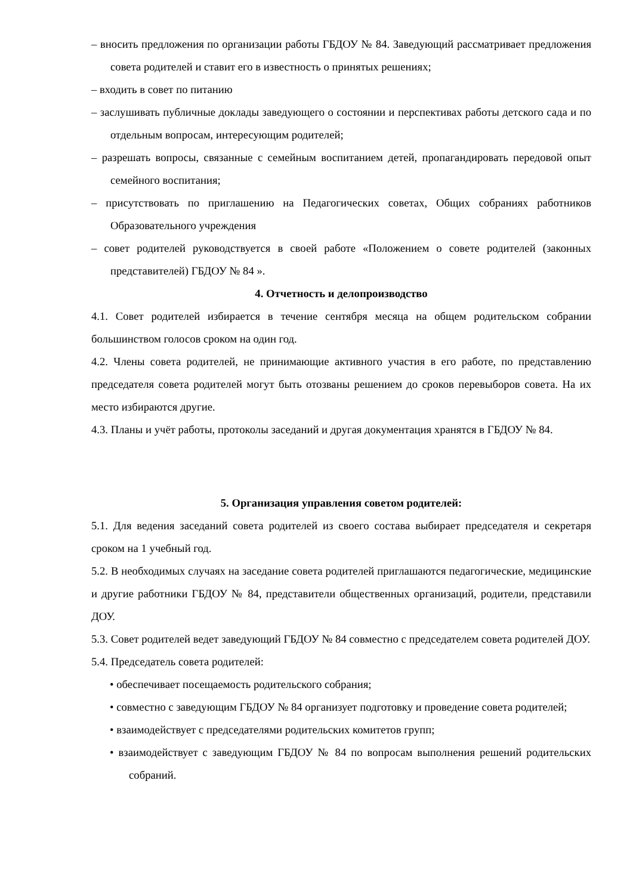– вносить предложения по организации работы ГБДОУ № 84. Заведующий рассматривает предложения совета родителей и ставит его в известность о принятых решениях;
– входить в совет по питанию
– заслушивать публичные доклады заведующего о состоянии и перспективах работы детского сада и по отдельным вопросам, интересующим родителей;
– разрешать вопросы, связанные с семейным воспитанием детей, пропагандировать передовой опыт семейного воспитания;
– присутствовать по приглашению на Педагогических советах, Общих собраниях работников Образовательного учреждения
– совет родителей руководствуется в своей работе «Положением о совете родителей (законных представителей) ГБДОУ № 84 ».
4. Отчетность и делопроизводство
4.1. Совет родителей избирается в течение сентября месяца на общем родительском собрании большинством голосов сроком на один год.
4.2. Члены совета родителей, не принимающие активного участия в его работе, по представлению председателя совета родителей могут быть отозваны решением до сроков перевыборов совета. На их место избираются другие.
4.3. Планы и учёт работы, протоколы заседаний и другая документация хранятся в ГБДОУ № 84.
5. Организация управления советом родителей:
5.1. Для ведения заседаний совета родителей из своего состава выбирает председателя и секретаря сроком на 1 учебный год.
5.2. В необходимых случаях на заседание совета родителей приглашаются педагогические, медицинские и другие работники ГБДОУ № 84, представители общественных организаций, родители, представили ДОУ.
5.3. Совет родителей ведет заведующий ГБДОУ № 84 совместно с председателем совета родителей ДОУ.
5.4. Председатель совета родителей:
• обеспечивает посещаемость родительского собрания;
• совместно с заведующим ГБДОУ № 84 организует подготовку и проведение совета родителей;
• взаимодействует с председателями родительских комитетов групп;
• взаимодействует с заведующим ГБДОУ № 84 по вопросам выполнения решений родительских собраний.